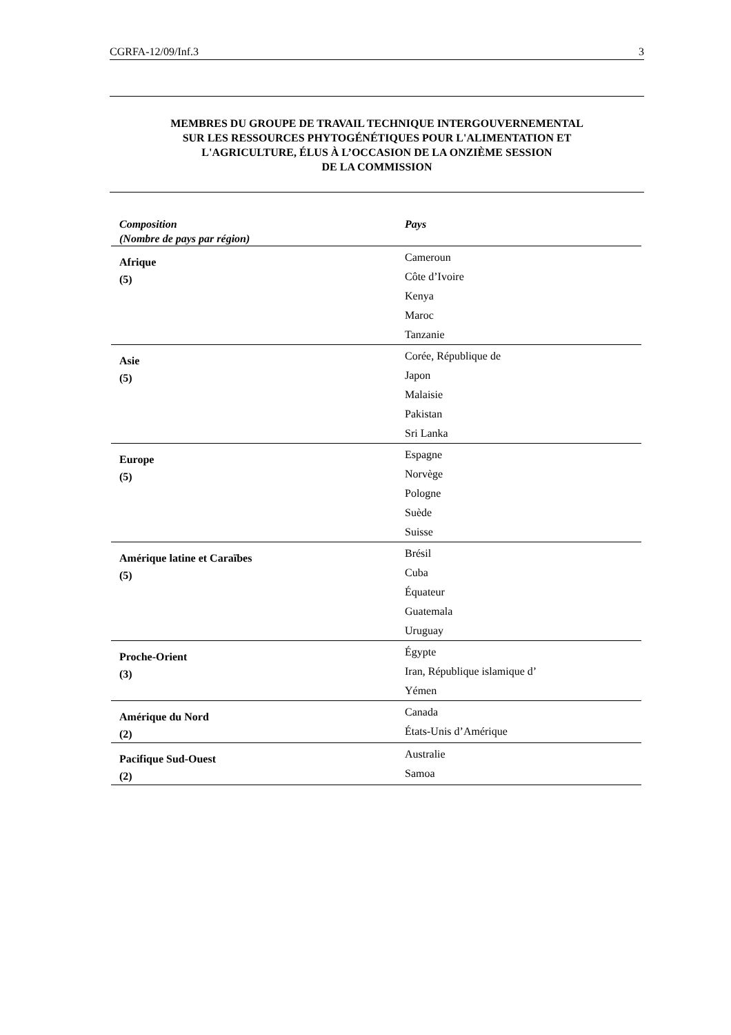CGRFA-12/09/Inf.3 3
MEMBRES DU GROUPE DE TRAVAIL TECHNIQUE INTERGOUVERNEMENTAL
SUR LES RESSOURCES PHYTOGÉNÉTIQUES POUR L'ALIMENTATION ET
L'AGRICULTURE, ÉLUS À L’OCCASION DE LA ONZIÈME SESSION
DE LA COMMISSION
| Composition (Nombre de pays par région) | Pays |
| --- | --- |
| Afrique (5) | Cameroun Côte d’Ivoire Kenya Maroc Tanzanie |
| Asie (5) | Corée, République de Japon Malaisie Pakistan Sri Lanka |
| Europe (5) | Espagne Norvège Pologne Suède Suisse |
| Amérique latine et Caraïbes (5) | Brésil Cuba Équateur Guatemala Uruguay |
| Proche-Orient (3) | Égypte Iran, République islamique d’ Yémen |
| Amérique du Nord (2) | Canada États-Unis d’Amérique |
| Pacifique Sud-Ouest (2) | Australie Samoa |